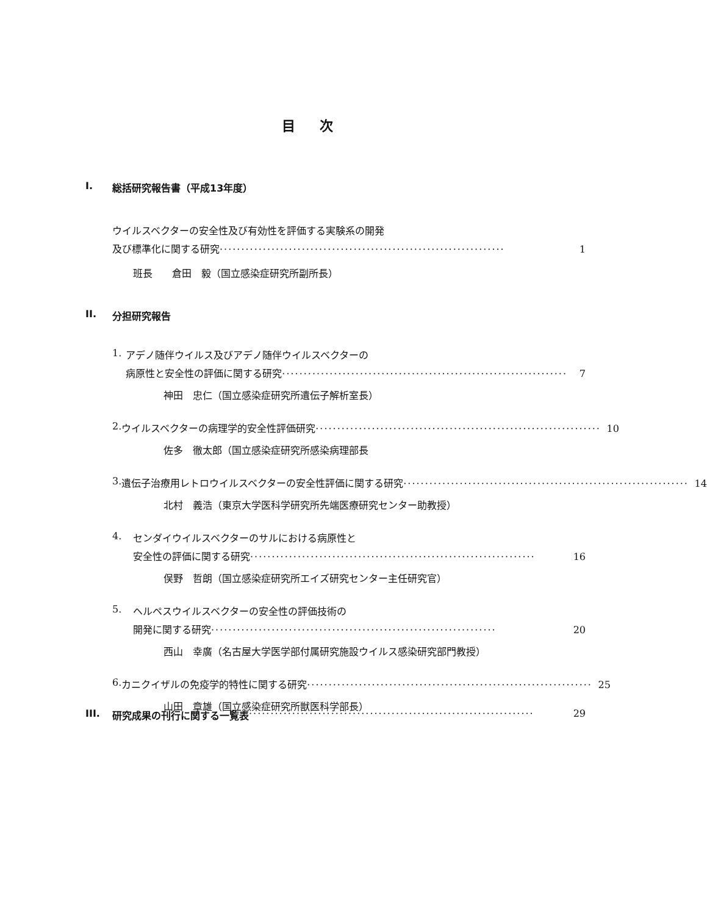目次
I. 総括研究報告書（平成13年度）
ウイルスベクターの安全性及び有効性を評価する実験系の開発
及び標準化に関する研究 ·································································· 1
班長　　倉田　毅（国立感染症研究所副所長）
II. 分担研究報告
1. アデノ随伴ウイルス及びアデノ随伴ウイルスベクターの
病原性と安全性の評価に関する研究 ·································································· 7
神田　忠仁（国立感染症研究所遺伝子解析室長）
2. ウイルスベクターの病理学的安全性評価研究 ·································································· 10
佐多　徹太郎（国立感染症研究所感染病理部長
3. 遺伝子治療用レトロウイルスベクターの安全性評価に関する研究 ·································································· 14
北村　義浩（東京大学医科学研究所先端医療研究センター助教授）
4. センダイウイルスベクターのサルにおける病原性と
安全性の評価に関する研究 ·································································· 16
俣野　哲朗（国立感染症研究所エイズ研究センター主任研究官）
5. ヘルペスウイルスベクターの安全性の評価技術の
開発に関する研究 ·································································· 20
西山　幸廣（名古屋大学医学部付属研究施設ウイルス感染研究部門教授）
6. カニクイザルの免疫学的特性に関する研究 ·································································· 25
山田　章雄（国立感染症研究所獣医科学部長）
III. 研究成果の刊行に関する一覧表 ·································································· 29